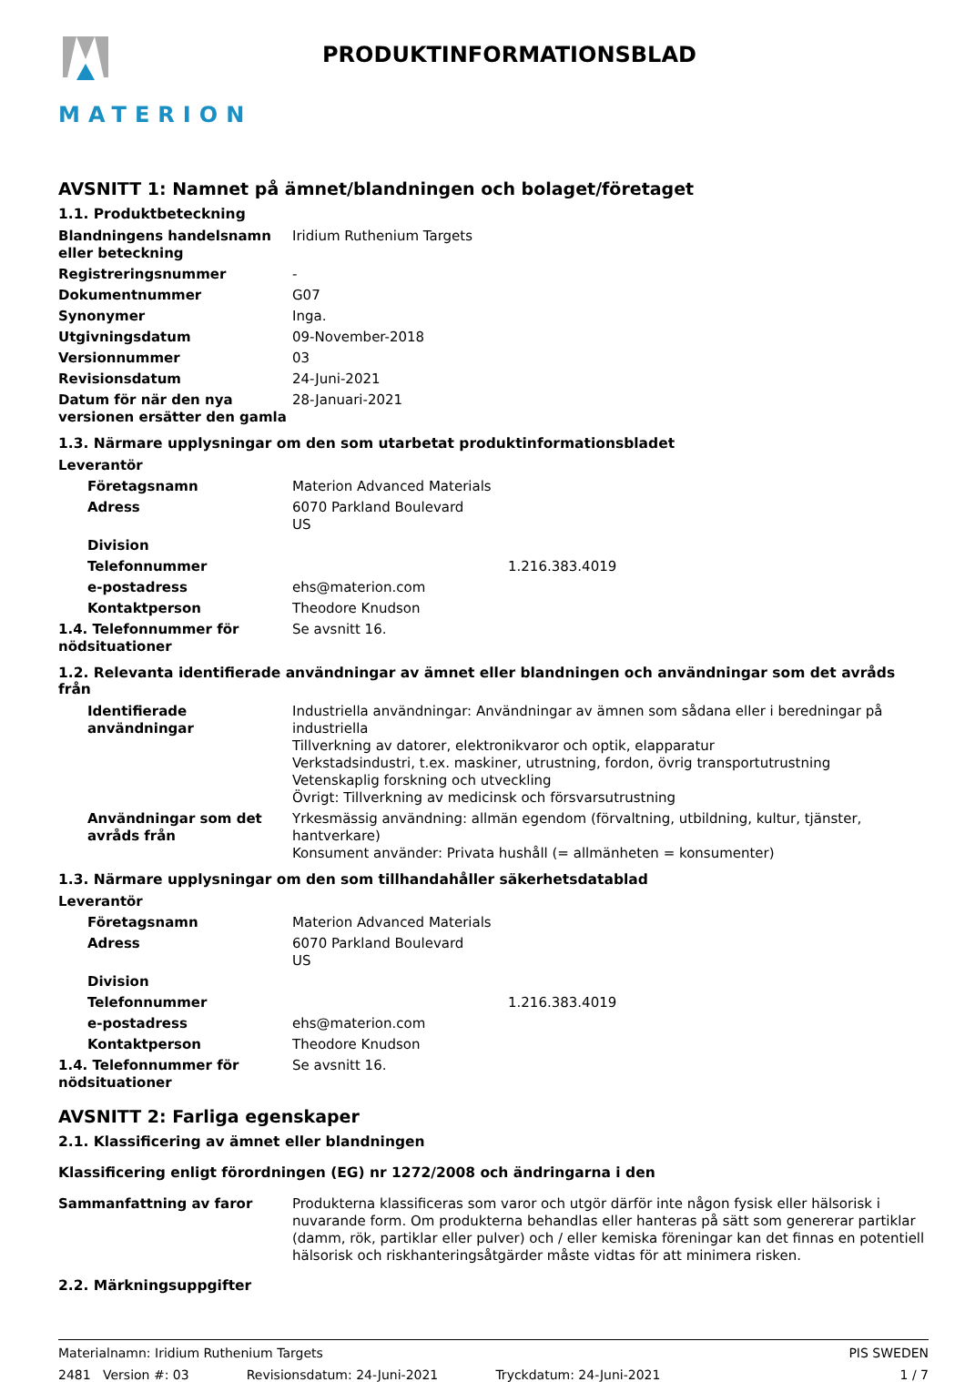MATERION PRODUKTINFORMATIONSBLAD
AVSNITT 1: Namnet på ämnet/blandningen och bolaget/företaget
1.1. Produktbeteckning
| Blandningens handelsnamn eller beteckning | Iridium Ruthenium Targets |
| Registreringsnummer | - |
| Dokumentnummer | G07 |
| Synonymer | Inga. |
| Utgivningsdatum | 09-November-2018 |
| Versionnummer | 03 |
| Revisionsdatum | 24-Juni-2021 |
| Datum för när den nya versionen ersätter den gamla | 28-Januari-2021 |
1.3. Närmare upplysningar om den som utarbetat produktinformationsbladet
| Leverantör | | |
| Företagsnamn | Materion Advanced Materials | |
| Adress | 6070 Parkland Boulevard US | |
| Division | | |
| Telefonnummer | | 1.216.383.4019 |
| e-postadress | ehs@materion.com | |
| Kontaktperson | Theodore Knudson | |
| 1.4. Telefonnummer för nödsituationer | Se avsnitt 16. | |
1.2. Relevanta identifierade användningar av ämnet eller blandningen och användningar som det avråds från
| Identifierade användningar | Industriella användningar: Användningar av ämnen som sådana eller i beredningar på industriella Tillverkning av datorer, elektronikvaror och optik, elapparatur Verkstadsindustri, t.ex. maskiner, utrustning, fordon, övrig transportutrustning Vetenskaplig forskning och utveckling Övrigt: Tillverkning av medicinsk och försvarsutrustning |
| Användningar som det avråds från | Yrkesmässig användning: allmän egendom (förvaltning, utbildning, kultur, tjänster, hantverkare) Konsument använder: Privata hushåll (= allmänheten = konsumenter) |
1.3. Närmare upplysningar om den som tillhandahåller säkerhetsdatablad
| Leverantör | | |
| Företagsnamn | Materion Advanced Materials | |
| Adress | 6070 Parkland Boulevard US | |
| Division | | |
| Telefonnummer | | 1.216.383.4019 |
| e-postadress | ehs@materion.com | |
| Kontaktperson | Theodore Knudson | |
| 1.4. Telefonnummer för nödsituationer | Se avsnitt 16. | |
AVSNITT 2: Farliga egenskaper
2.1. Klassificering av ämnet eller blandningen
Klassificering enligt förordningen (EG) nr 1272/2008 och ändringarna i den
| Sammanfattning av faror | Produkterna klassificeras som varor och utgör därför inte någon fysisk eller hälsorisk i nuvarande form. Om produkterna behandlas eller hanteras på sätt som genererar partiklar (damm, rök, partiklar eller pulver) och / eller kemiska föreningar kan det finnas en potentiell hälsorisk och riskhanteringsåtgärder måste vidtas för att minimera risken. |
2.2. Märkningsuppgifter
Materialnamn: Iridium Ruthenium Targets PIS SWEDEN
2481 Version #: 03 Revisionsdatum: 24-Juni-2021 Tryckdatum: 24-Juni-2021 1 / 7